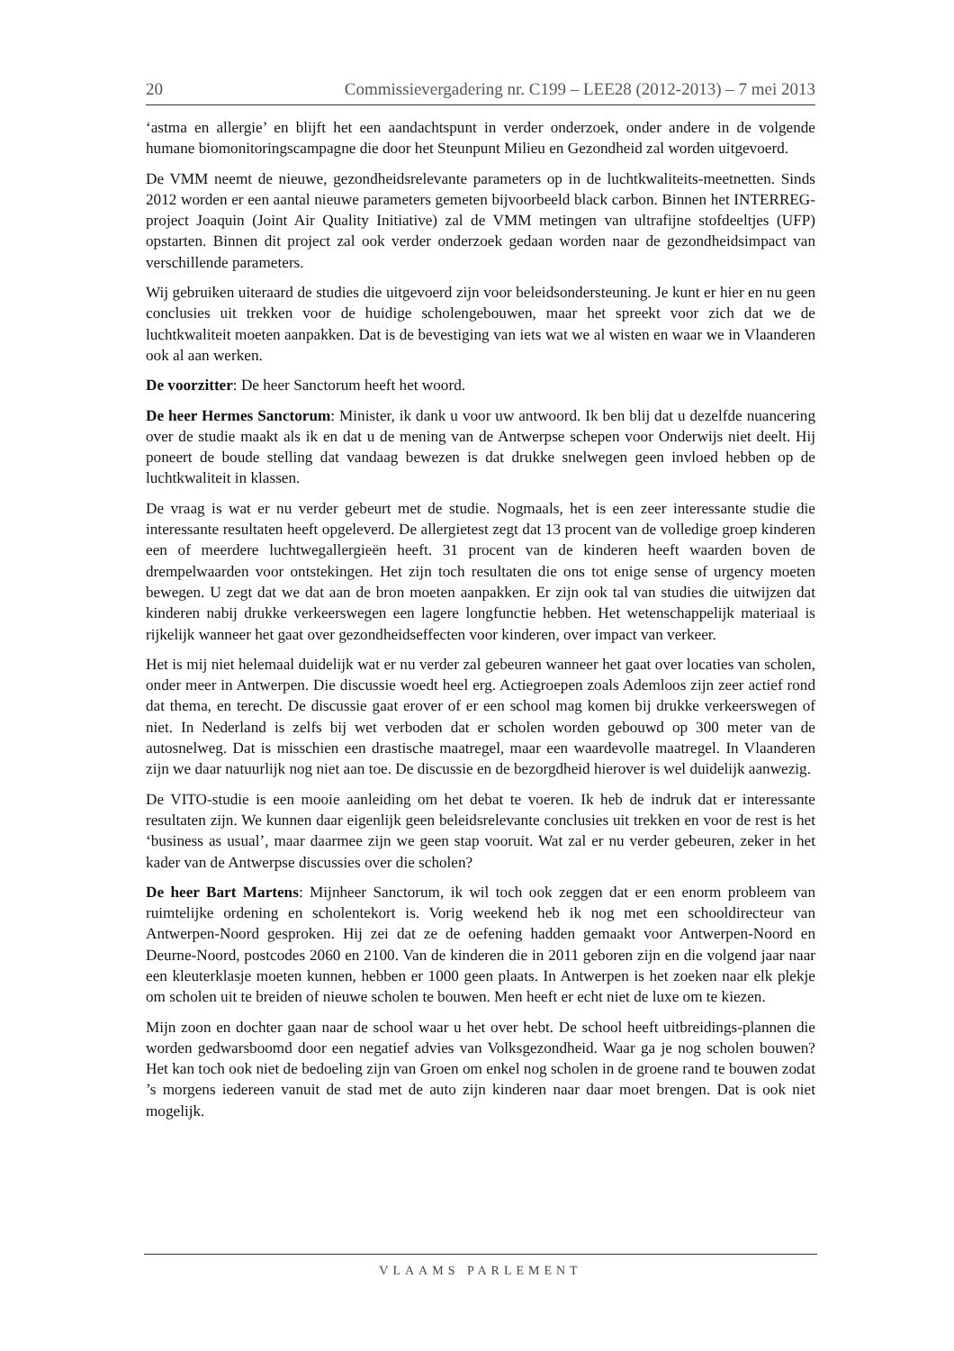20 Commissievergadering nr. C199 – LEE28 (2012-2013) – 7 mei 2013
‘astma en allergie’ en blijft het een aandachtspunt in verder onderzoek, onder andere in de volgende humane biomonitoringscampagne die door het Steunpunt Milieu en Gezondheid zal worden uitgevoerd.
De VMM neemt de nieuwe, gezondheidsrelevante parameters op in de luchtkwaliteits-meetnetten. Sinds 2012 worden er een aantal nieuwe parameters gemeten bijvoorbeeld black carbon. Binnen het INTERREG-project Joaquin (Joint Air Quality Initiative) zal de VMM metingen van ultrafijne stofdeeltjes (UFP) opstarten. Binnen dit project zal ook verder onderzoek gedaan worden naar de gezondheidsimpact van verschillende parameters.
Wij gebruiken uiteraard de studies die uitgevoerd zijn voor beleidsondersteuning. Je kunt er hier en nu geen conclusies uit trekken voor de huidige scholengebouwen, maar het spreekt voor zich dat we de luchtkwaliteit moeten aanpakken. Dat is de bevestiging van iets wat we al wisten en waar we in Vlaanderen ook al aan werken.
De voorzitter: De heer Sanctorum heeft het woord.
De heer Hermes Sanctorum: Minister, ik dank u voor uw antwoord. Ik ben blij dat u dezelfde nuancering over de studie maakt als ik en dat u de mening van de Antwerpse schepen voor Onderwijs niet deelt. Hij poneert de boude stelling dat vandaag bewezen is dat drukke snelwegen geen invloed hebben op de luchtkwaliteit in klassen.
De vraag is wat er nu verder gebeurt met de studie. Nogmaals, het is een zeer interessante studie die interessante resultaten heeft opgeleverd. De allergietest zegt dat 13 procent van de volledige groep kinderen een of meerdere luchtwegallergieën heeft. 31 procent van de kinderen heeft waarden boven de drempelwaarden voor ontstekingen. Het zijn toch resultaten die ons tot enige sense of urgency moeten bewegen. U zegt dat we dat aan de bron moeten aanpakken. Er zijn ook tal van studies die uitwijzen dat kinderen nabij drukke verkeerswegen een lagere longfunctie hebben. Het wetenschappelijk materiaal is rijkelijk wanneer het gaat over gezondheidseffecten voor kinderen, over impact van verkeer.
Het is mij niet helemaal duidelijk wat er nu verder zal gebeuren wanneer het gaat over locaties van scholen, onder meer in Antwerpen. Die discussie woedt heel erg. Actiegroepen zoals Ademloos zijn zeer actief rond dat thema, en terecht. De discussie gaat erover of er een school mag komen bij drukke verkeerswegen of niet. In Nederland is zelfs bij wet verboden dat er scholen worden gebouwd op 300 meter van de autosnelweg. Dat is misschien een drastische maatregel, maar een waardevolle maatregel. In Vlaanderen zijn we daar natuurlijk nog niet aan toe. De discussie en de bezorgdheid hierover is wel duidelijk aanwezig.
De VITO-studie is een mooie aanleiding om het debat te voeren. Ik heb de indruk dat er interessante resultaten zijn. We kunnen daar eigenlijk geen beleidsrelevante conclusies uit trekken en voor de rest is het ‘business as usual’, maar daarmee zijn we geen stap vooruit. Wat zal er nu verder gebeuren, zeker in het kader van de Antwerpse discussies over die scholen?
De heer Bart Martens: Mijnheer Sanctorum, ik wil toch ook zeggen dat er een enorm probleem van ruimtelijke ordening en scholentekort is. Vorig weekend heb ik nog met een schooldirecteur van Antwerpen-Noord gesproken. Hij zei dat ze de oefening hadden gemaakt voor Antwerpen-Noord en Deurne-Noord, postcodes 2060 en 2100. Van de kinderen die in 2011 geboren zijn en die volgend jaar naar een kleuterklasje moeten kunnen, hebben er 1000 geen plaats. In Antwerpen is het zoeken naar elk plekje om scholen uit te breiden of nieuwe scholen te bouwen. Men heeft er echt niet de luxe om te kiezen.
Mijn zoon en dochter gaan naar de school waar u het over hebt. De school heeft uitbreidings-plannen die worden gedwarsboomd door een negatief advies van Volksgezondheid. Waar ga je nog scholen bouwen? Het kan toch ook niet de bedoeling zijn van Groen om enkel nog scholen in de groene rand te bouwen zodat ’s morgens iedereen vanuit de stad met de auto zijn kinderen naar daar moet brengen. Dat is ook niet mogelijk.
VLAAMS PARLEMENT